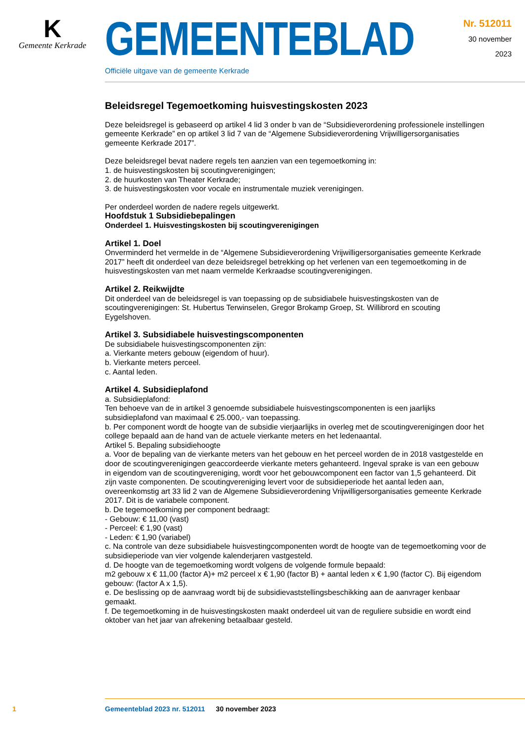K
Gemeente Kerkrade
GEMEENTEBLAD
Officiële uitgave van de gemeente Kerkrade
Nr. 512011
30 november
2023
Beleidsregel Tegemoetkoming huisvestingskosten 2023
Deze beleidsregel is gebaseerd op artikel 4 lid 3 onder b van de “Subsidieverordening professionele instellingen gemeente Kerkrade” en op artikel 3 lid 7 van de “Algemene Subsidieverordening Vrijwilligersorganisaties gemeente Kerkrade 2017”.
Deze beleidsregel bevat nadere regels ten aanzien van een tegemoetkoming in:
1. de huisvestingskosten bij scoutingverenigingen;
2. de huurkosten van Theater Kerkrade;
3. de huisvestingskosten voor vocale en instrumentale muziek verenigingen.
Per onderdeel worden de nadere regels uitgewerkt.
Hoofdstuk 1 Subsidiebepalingen
Onderdeel 1. Huisvestingskosten bij scoutingverenigingen
Artikel 1. Doel
Onverminderd het vermelde in de “Algemene Subsidieverordening Vrijwilligersorganisaties gemeente Kerkrade 2017” heeft dit onderdeel van deze beleidsregel betrekking op het verlenen van een tegemoetkoming in de huisvestingskosten van met naam vermelde Kerkraadse scoutingverenigingen.
Artikel 2. Reikwijdte
Dit onderdeel van de beleidsregel is van toepassing op de subsidiabele huisvestingskosten van de scoutingverenigingen: St. Hubertus Terwinselen, Gregor Brokamp Groep, St. Willibrord en scouting Eygelshoven.
Artikel 3. Subsidiabele huisvestingscomponenten
De subsidiabele huisvestingscomponenten zijn:
a. Vierkante meters gebouw (eigendom of huur).
b. Vierkante meters perceel.
c. Aantal leden.
Artikel 4. Subsidieplafond
a. Subsidieplafond:
Ten behoeve van de in artikel 3 genoemde subsidiabele huisvestingscomponenten is een jaarlijks subsidieplafond van maximaal € 25.000,- van toepassing.
b. Per component wordt de hoogte van de subsidie vierjaarlijks in overleg met de scoutingverenigingen door het college bepaald aan de hand van de actuele vierkante meters en het ledenaantal.
Artikel 5. Bepaling subsidiehoogte
a. Voor de bepaling van de vierkante meters van het gebouw en het perceel worden de in 2018 vastgestelde en door de scoutingverenigingen geaccordeerde vierkante meters gehanteerd. Ingeval sprake is van een gebouw in eigendom van de scoutingvereniging, wordt voor het gebouwcomponent een factor van 1,5 gehanteerd. Dit zijn vaste componenten. De scoutingvereniging levert voor de subsidieperiode het aantal leden aan, overeenkomstig art 33 lid 2 van de Algemene Subsidieverordening Vrijwilligersorganisaties gemeente Kerkrade 2017. Dit is de variabele component.
b. De tegemoetkoming per component bedraagt:
- Gebouw: € 11,00 (vast)
- Perceel: € 1,90 (vast)
- Leden: € 1,90 (variabel)
c. Na controle van deze subsidiabele huisvestingcomponenten wordt de hoogte van de tegemoetkoming voor de subsidieperiode van vier volgende kalenderjaren vastgesteld.
d. De hoogte van de tegemoetkoming wordt volgens de volgende formule bepaald:
m2 gebouw x € 11,00 (factor A)+ m2 perceel x € 1,90 (factor B) + aantal leden x € 1,90 (factor C). Bij eigendom gebouw: (factor A x 1,5).
e. De beslissing op de aanvraag wordt bij de subsidievaststellingsbeschikking aan de aanvrager kenbaar gemaakt.
f. De tegemoetkoming in de huisvestingskosten maakt onderdeel uit van de reguliere subsidie en wordt eind oktober van het jaar van afrekening betaalbaar gesteld.
1 Gemeenteblad 2023 nr. 512011 30 november 2023